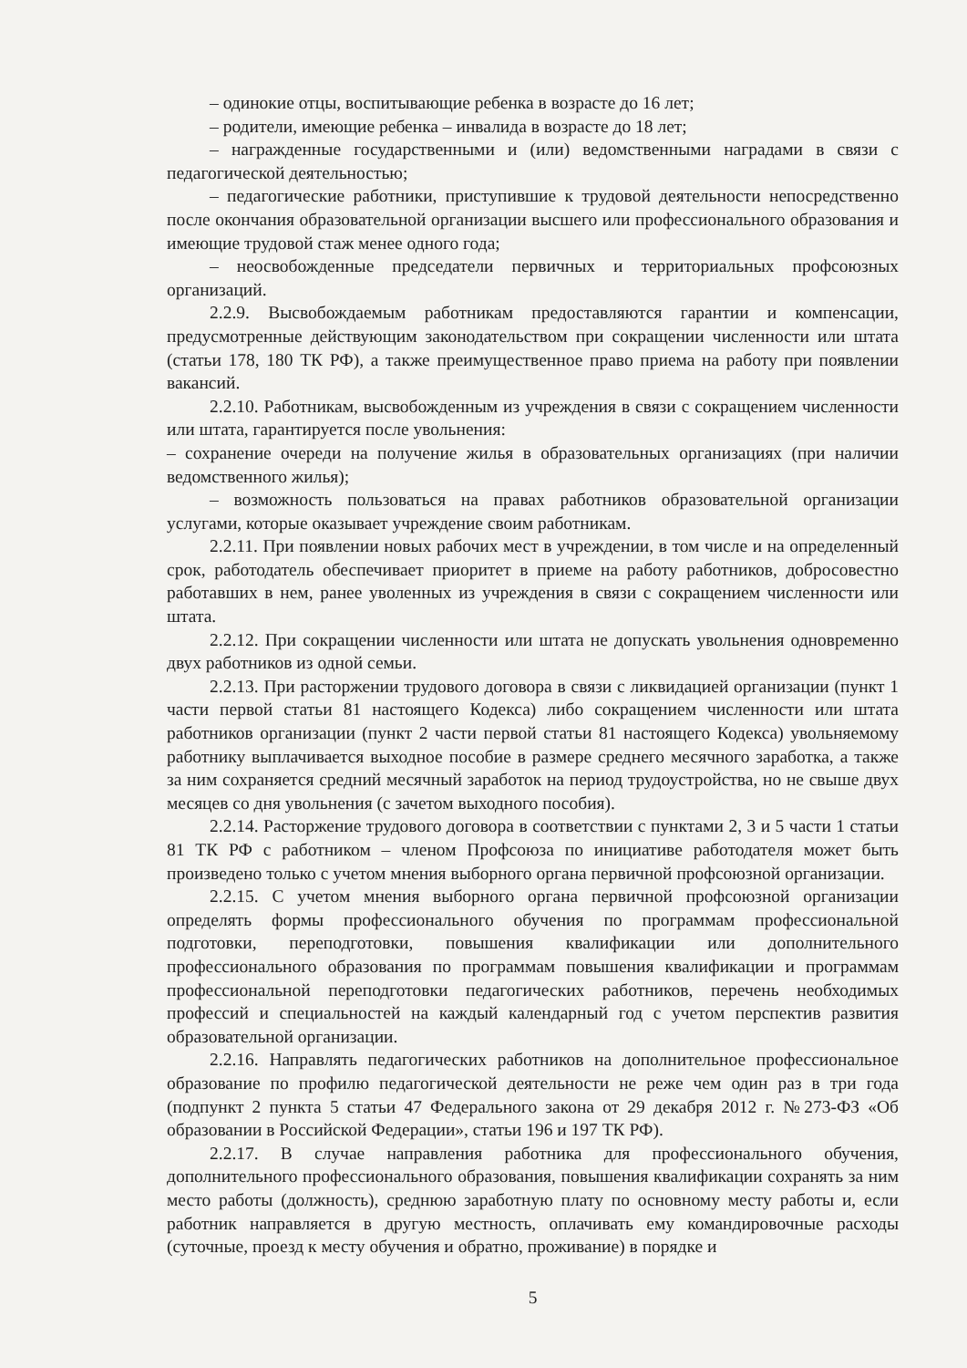– одинокие отцы, воспитывающие ребенка в возрасте до 16 лет;
– родители, имеющие ребенка – инвалида в возрасте до 18 лет;
– награжденные государственными и (или) ведомственными наградами в связи с педагогической деятельностью;
– педагогические работники, приступившие к трудовой деятельности непосредственно после окончания образовательной организации высшего или профессионального образования и имеющие трудовой стаж менее одного года;
– неосвобожденные председатели первичных и территориальных профсоюзных организаций.
2.2.9. Высвобождаемым работникам предоставляются гарантии и компенсации, предусмотренные действующим законодательством при сокращении численности или штата (статьи 178, 180 ТК РФ), а также преимущественное право приема на работу при появлении вакансий.
2.2.10. Работникам, высвобожденным из учреждения в связи с сокращением численности или штата, гарантируется после увольнения:
– сохранение очереди на получение жилья в образовательных организациях (при наличии ведомственного жилья);
– возможность пользоваться на правах работников образовательной организации услугами, которые оказывает учреждение своим работникам.
2.2.11. При появлении новых рабочих мест в учреждении, в том числе и на определенный срок, работодатель обеспечивает приоритет в приеме на работу работников, добросовестно работавших в нем, ранее уволенных из учреждения в связи с сокращением численности или штата.
2.2.12. При сокращении численности или штата не допускать увольнения одновременно двух работников из одной семьи.
2.2.13. При расторжении трудового договора в связи с ликвидацией организации (пункт 1 части первой статьи 81 настоящего Кодекса) либо сокращением численности или штата работников организации (пункт 2 части первой статьи 81 настоящего Кодекса) увольняемому работнику выплачивается выходное пособие в размере среднего месячного заработка, а также за ним сохраняется средний месячный заработок на период трудоустройства, но не свыше двух месяцев со дня увольнения (с зачетом выходного пособия).
2.2.14. Расторжение трудового договора в соответствии с пунктами 2, 3 и 5 части 1 статьи 81 ТК РФ с работником – членом Профсоюза по инициативе работодателя может быть произведено только с учетом мнения выборного органа первичной профсоюзной организации.
2.2.15. С учетом мнения выборного органа первичной профсоюзной организации определять формы профессионального обучения по программам профессиональной подготовки, переподготовки, повышения квалификации или дополнительного профессионального образования по программам повышения квалификации и программам профессиональной переподготовки педагогических работников, перечень необходимых профессий и специальностей на каждый календарный год с учетом перспектив развития образовательной организации.
2.2.16. Направлять педагогических работников на дополнительное профессиональное образование по профилю педагогической деятельности не реже чем один раз в три года (подпункт 2 пункта 5 статьи 47 Федерального закона от 29 декабря 2012 г. №273-ФЗ «Об образовании в Российской Федерации», статьи 196 и 197 ТК РФ).
2.2.17. В случае направления работника для профессионального обучения, дополнительного профессионального образования, повышения квалификации сохранять за ним место работы (должность), среднюю заработную плату по основному месту работы и, если работник направляется в другую местность, оплачивать ему командировочные расходы (суточные, проезд к месту обучения и обратно, проживание) в порядке и
5